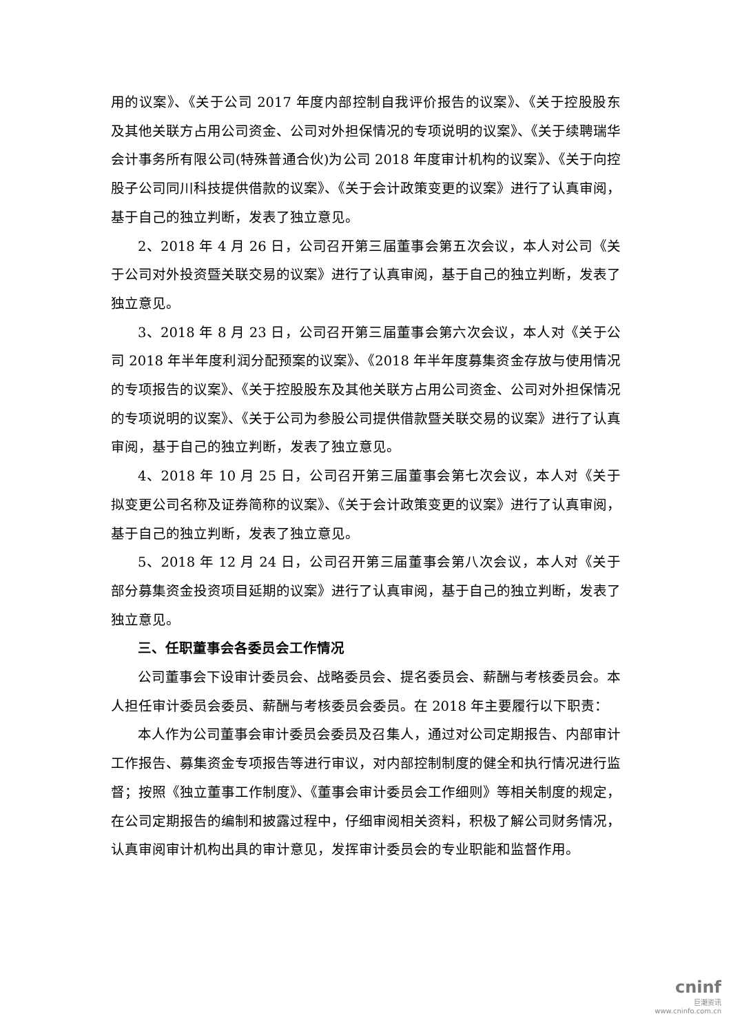用的议案》、《关于公司 2017 年度内部控制自我评价报告的议案》、《关于控股股东及其他关联方占用公司资金、公司对外担保情况的专项说明的议案》、《关于续聘瑞华会计事务所有限公司(特殊普通合伙)为公司 2018 年度审计机构的议案》、《关于向控股子公司同川科技提供借款的议案》、《关于会计政策变更的议案》进行了认真审阅，基于自己的独立判断，发表了独立意见。
2、2018 年 4 月 26 日，公司召开第三届董事会第五次会议，本人对公司《关于公司对外投资暨关联交易的议案》进行了认真审阅，基于自己的独立判断，发表了独立意见。
3、2018 年 8 月 23 日，公司召开第三届董事会第六次会议，本人对《关于公司 2018 年半年度利润分配预案的议案》、《2018 年半年度募集资金存放与使用情况的专项报告的议案》、《关于控股股东及其他关联方占用公司资金、公司对外担保情况的专项说明的议案》、《关于公司为参股公司提供借款暨关联交易的议案》进行了认真审阅，基于自己的独立判断，发表了独立意见。
4、2018 年 10 月 25 日，公司召开第三届董事会第七次会议，本人对《关于拟变更公司名称及证券简称的议案》、《关于会计政策变更的议案》进行了认真审阅，基于自己的独立判断，发表了独立意见。
5、2018 年 12 月 24 日，公司召开第三届董事会第八次会议，本人对《关于部分募集资金投资项目延期的议案》进行了认真审阅，基于自己的独立判断，发表了独立意见。
三、任职董事会各委员会工作情况
公司董事会下设审计委员会、战略委员会、提名委员会、薪酬与考核委员会。本人担任审计委员会委员、薪酬与考核委员会委员。在 2018 年主要履行以下职责：
本人作为公司董事会审计委员会委员及召集人，通过对公司定期报告、内部审计工作报告、募集资金专项报告等进行审议，对内部控制制度的健全和执行情况进行监督；按照《独立董事工作制度》、《董事会审计委员会工作细则》等相关制度的规定，在公司定期报告的编制和披露过程中，仔细审阅相关资料，积极了解公司财务情况，认真审阅审计机构出具的审计意见，发挥审计委员会的专业职能和监督作用。
cninf
巨潮资讯
www.cninfo.com.cn